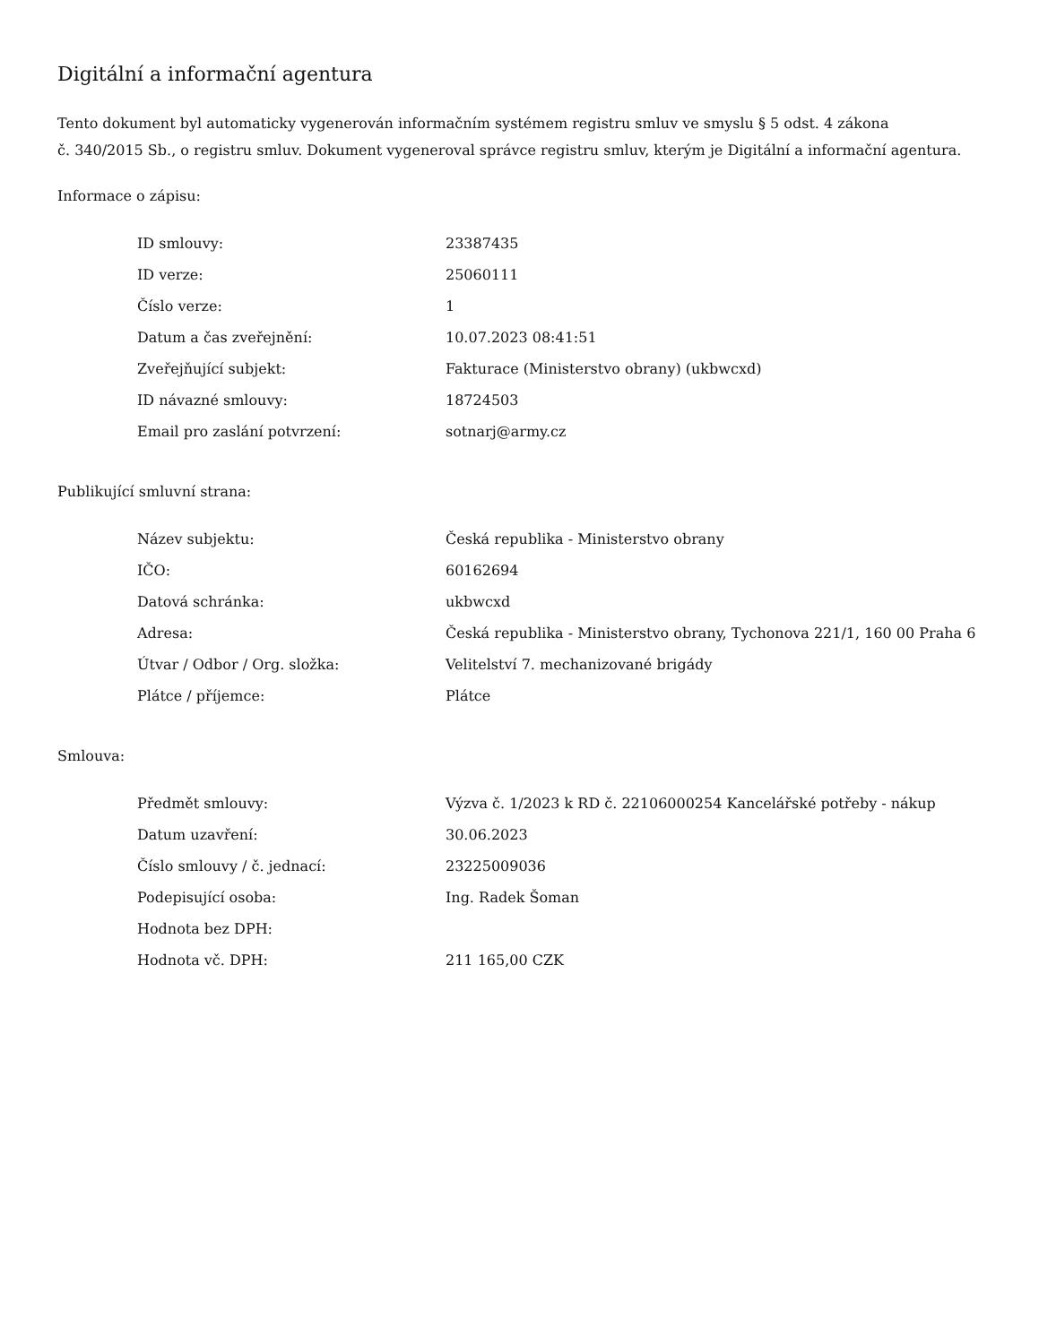Digitální a informační agentura
Tento dokument byl automaticky vygenerován informačním systémem registru smluv ve smyslu § 5 odst. 4 zákona
č. 340/2015 Sb., o registru smluv. Dokument vygeneroval správce registru smluv, kterým je Digitální a informační agentura.
Informace o zápisu:
| ID smlouvy: | 23387435 |
| ID verze: | 25060111 |
| Číslo verze: | 1 |
| Datum a čas zveřejnění: | 10.07.2023 08:41:51 |
| Zveřejňující subjekt: | Fakturace (Ministerstvo obrany) (ukbwcxd) |
| ID návazné smlouvy: | 18724503 |
| Email pro zaslání potvrzení: | sotnarj@army.cz |
Publikující smluvní strana:
| Název subjektu: | Česká republika - Ministerstvo obrany |
| IČO: | 60162694 |
| Datová schránka: | ukbwcxd |
| Adresa: | Česká republika - Ministerstvo obrany, Tychonova 221/1, 160 00 Praha 6 |
| Útvar / Odbor / Org. složka: | Velitelství 7. mechanizované brigády |
| Plátce / příjemce: | Plátce |
Smlouva:
| Předmět smlouvy: | Výzva č. 1/2023 k RD č. 22106000254 Kancelářské potřeby - nákup |
| Datum uzavření: | 30.06.2023 |
| Číslo smlouvy / č. jednací: | 23225009036 |
| Podepisující osoba: | Ing. Radek Šoman |
| Hodnota bez DPH: | |
| Hodnota vč. DPH: | 211 165,00 CZK |